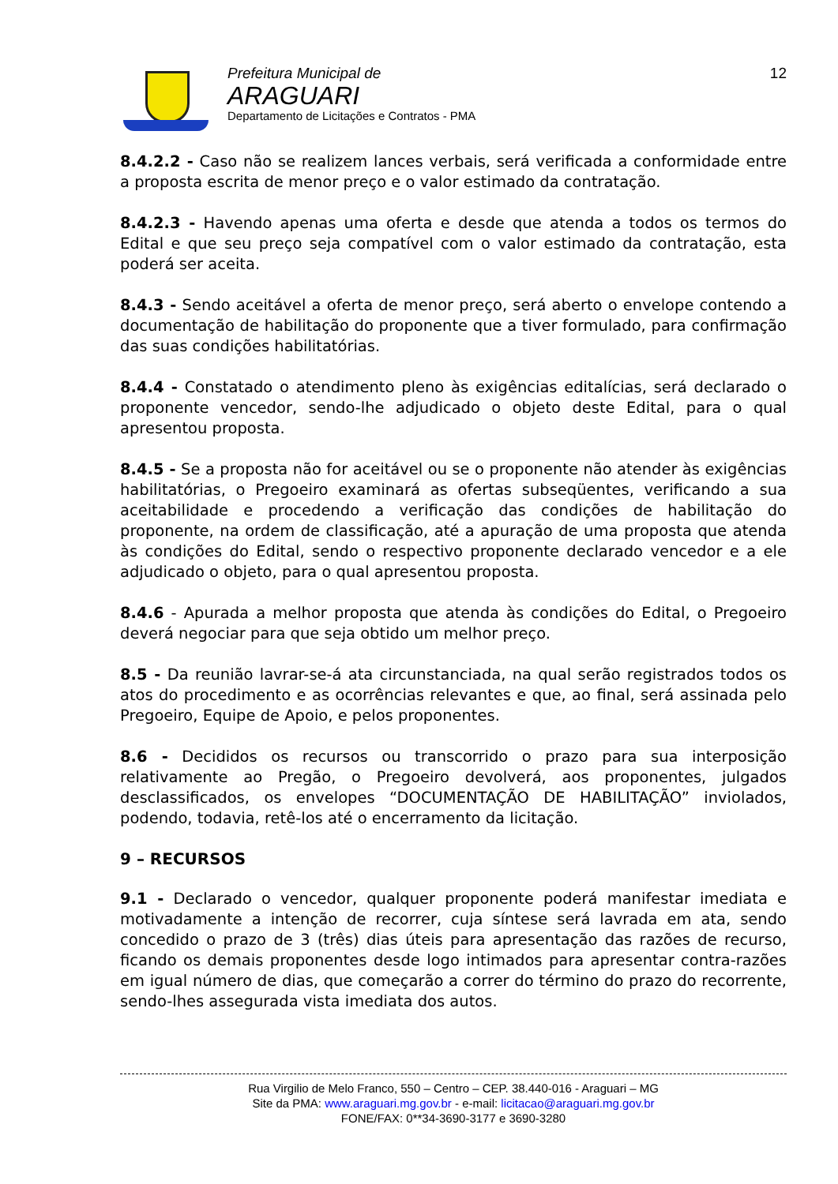Prefeitura Municipal de
ARAGUARI
Departamento de Licitações e Contratos - PMA
12
8.4.2.2 - Caso não se realizem lances verbais, será verificada a conformidade entre a proposta escrita de menor preço e o valor estimado da contratação.
8.4.2.3 - Havendo apenas uma oferta e desde que atenda a todos os termos do Edital e que seu preço seja compatível com o valor estimado da contratação, esta poderá ser aceita.
8.4.3 - Sendo aceitável a oferta de menor preço, será aberto o envelope contendo a documentação de habilitação do proponente que a tiver formulado, para confirmação das suas condições habilitatórias.
8.4.4 - Constatado o atendimento pleno às exigências editalícias, será declarado o proponente vencedor, sendo-lhe adjudicado o objeto deste Edital, para o qual apresentou proposta.
8.4.5 - Se a proposta não for aceitável ou se o proponente não atender às exigências habilitatórias, o Pregoeiro examinará as ofertas subseqüentes, verificando a sua aceitabilidade e procedendo a verificação das condições de habilitação do proponente, na ordem de classificação, até a apuração de uma proposta que atenda às condições do Edital, sendo o respectivo proponente declarado vencedor e a ele adjudicado o objeto, para o qual apresentou proposta.
8.4.6 - Apurada a melhor proposta que atenda às condições do Edital, o Pregoeiro deverá negociar para que seja obtido um melhor preço.
8.5 - Da reunião lavrar-se-á ata circunstanciada, na qual serão registrados todos os atos do procedimento e as ocorrências relevantes e que, ao final, será assinada pelo Pregoeiro, Equipe de Apoio, e pelos proponentes.
8.6 - Decididos os recursos ou transcorrido o prazo para sua interposição relativamente ao Pregão, o Pregoeiro devolverá, aos proponentes, julgados desclassificados, os envelopes “DOCUMENTAÇÃO DE HABILITAÇÃO” inviolados, podendo, todavia, retê-los até o encerramento da licitação.
9 – RECURSOS
9.1 - Declarado o vencedor, qualquer proponente poderá manifestar imediata e motivadamente a intenção de recorrer, cuja síntese será lavrada em ata, sendo concedido o prazo de 3 (três) dias úteis para apresentação das razões de recurso, ficando os demais proponentes desde logo intimados para apresentar contra-razões em igual número de dias, que começarão a correr do término do prazo do recorrente, sendo-lhes assegurada vista imediata dos autos.
Rua Virgilio de Melo Franco, 550 – Centro – CEP. 38.440-016 - Araguari – MG
Site da PMA: www.araguari.mg.gov.br - e-mail: licitacao@araguari.mg.gov.br
FONE/FAX: 0**34-3690-3177 e 3690-3280